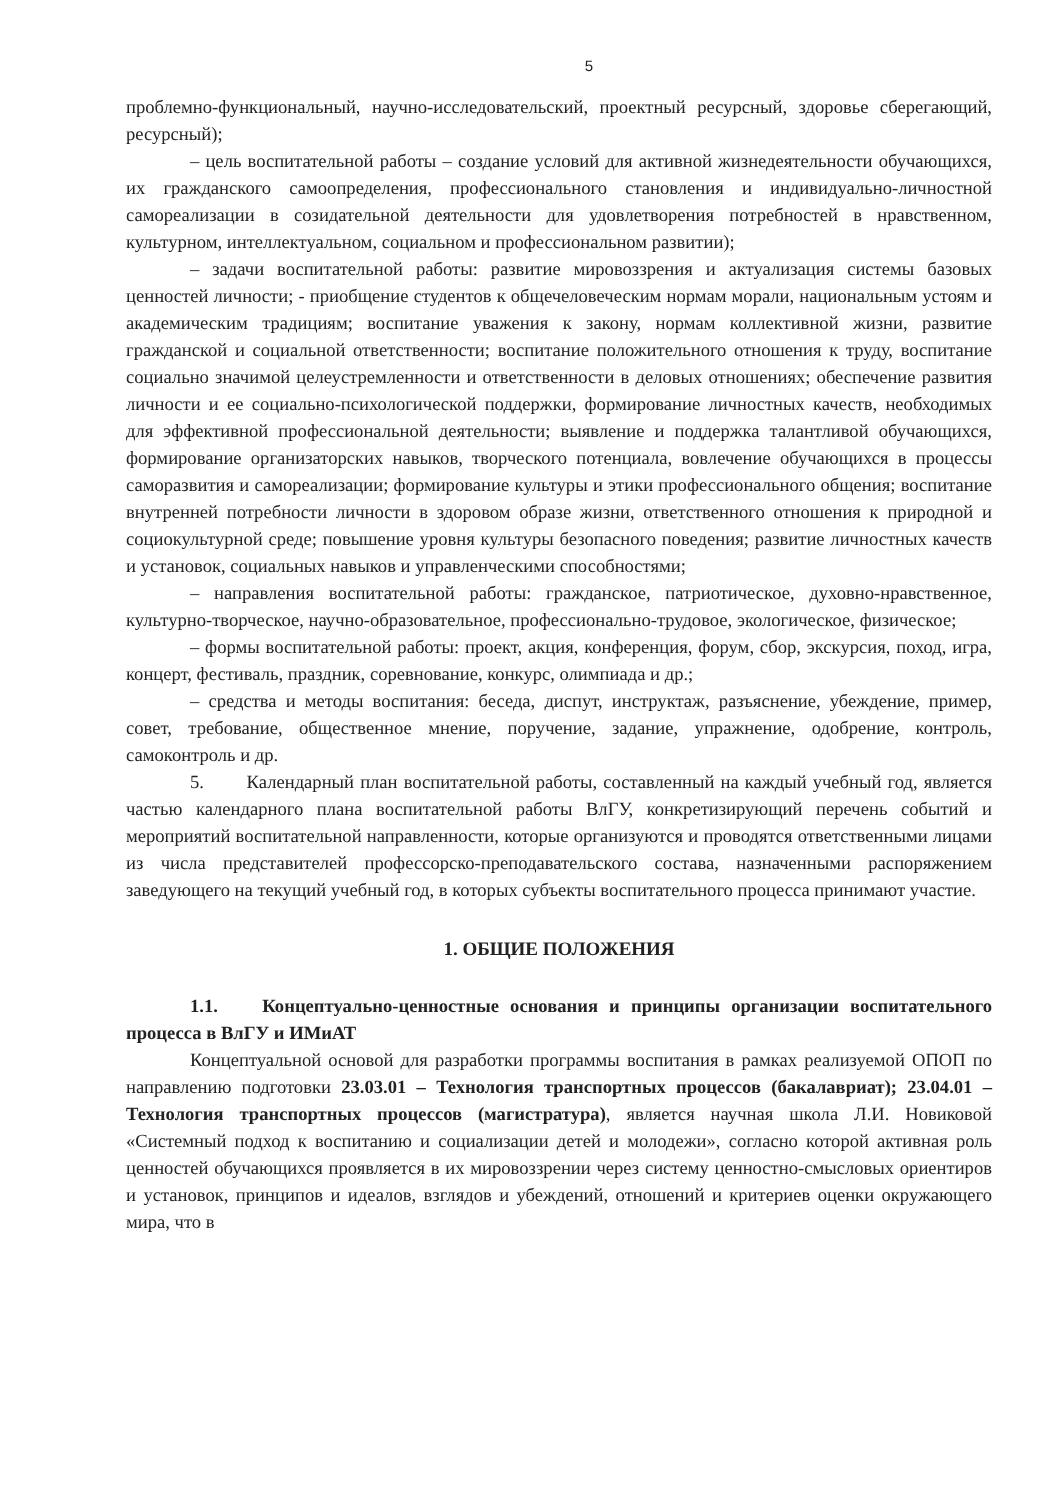5
проблемно-функциональный, научно-исследовательский, проектный ресурсный, здоровье сберегающий, ресурсный);
– цель воспитательной работы – создание условий для активной жизнедеятельности обучающихся, их гражданского самоопределения, профессионального становления и индивидуально-личностной самореализации в созидательной деятельности для удовлетворения потребностей в нравственном, культурном, интеллектуальном, социальном и профессиональном развитии);
– задачи воспитательной работы: развитие мировоззрения и актуализация системы базовых ценностей личности; - приобщение студентов к общечеловеческим нормам морали, национальным устоям и академическим традициям; воспитание уважения к закону, нормам коллективной жизни, развитие гражданской и социальной ответственности; воспитание положительного отношения к труду, воспитание социально значимой целеустремленности и ответственности в деловых отношениях; обеспечение развития личности и ее социально-психологической поддержки, формирование личностных качеств, необходимых для эффективной профессиональной деятельности; выявление и поддержка талантливой обучающихся, формирование организаторских навыков, творческого потенциала, вовлечение обучающихся в процессы саморазвития и самореализации; формирование культуры и этики профессионального общения; воспитание внутренней потребности личности в здоровом образе жизни, ответственного отношения к природной и социокультурной среде; повышение уровня культуры безопасного поведения; развитие личностных качеств и установок, социальных навыков и управленческими способностями;
– направления воспитательной работы: гражданское, патриотическое, духовно-нравственное, культурно-творческое, научно-образовательное, профессионально-трудовое, экологическое, физическое;
– формы воспитательной работы: проект, акция, конференция, форум, сбор, экскурсия, поход, игра, концерт, фестиваль, праздник, соревнование, конкурс, олимпиада и др.;
– средства и методы воспитания: беседа, диспут, инструктаж, разъяснение, убеждение, пример, совет, требование, общественное мнение, поручение, задание, упражнение, одобрение, контроль, самоконтроль и др.
5. Календарный план воспитательной работы, составленный на каждый учебный год, является частью календарного плана воспитательной работы ВлГУ, конкретизирующий перечень событий и мероприятий воспитательной направленности, которые организуются и проводятся ответственными лицами из числа представителей профессорско-преподавательского состава, назначенными распоряжением заведующего на текущий учебный год, в которых субъекты воспитательного процесса принимают участие.
1. ОБЩИЕ ПОЛОЖЕНИЯ
1.1. Концептуально-ценностные основания и принципы организации воспитательного процесса в ВлГУ и ИМиАТ
Концептуальной основой для разработки программы воспитания в рамках реализуемой ОПОП по направлению подготовки 23.03.01 – Технология транспортных процессов (бакалавриат); 23.04.01 – Технология транспортных процессов (магистратура), является научная школа Л.И. Новиковой «Системный подход к воспитанию и социализации детей и молодежи», согласно которой активная роль ценностей обучающихся проявляется в их мировоззрении через систему ценностно-смысловых ориентиров и установок, принципов и идеалов, взглядов и убеждений, отношений и критериев оценки окружающего мира, что в